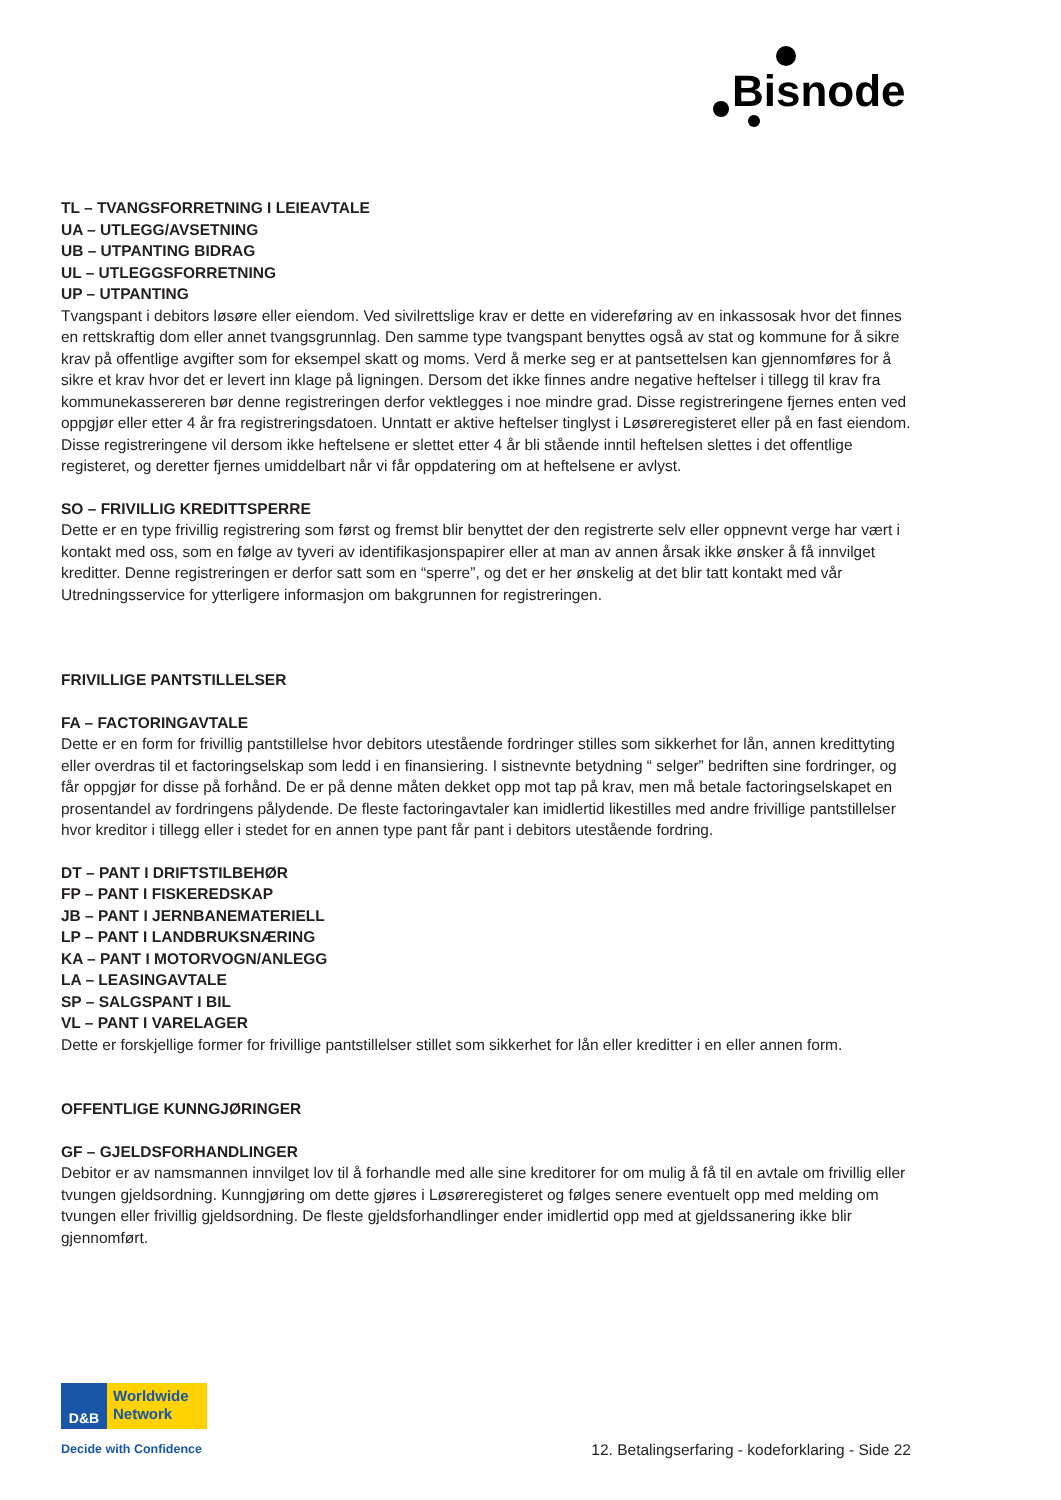Bisnode
TL – TVANGSFORRETNING I LEIEAVTALE
UA – UTLEGG/AVSETNING
UB – UTPANTING BIDRAG
UL – UTLEGGSFORRETNING
UP – UTPANTING
Tvangspant i debitors løsøre eller eiendom. Ved sivilrettslige krav er dette en videreføring av en inkassosak hvor det finnes en rettskraftig dom eller annet tvangsgrunnlag. Den samme type tvangspant benyttes også av stat og kommune for å sikre krav på offentlige avgifter som for eksempel skatt og moms. Verd å merke seg er at pantsettelsen kan gjennomføres for å sikre et krav hvor det er levert inn klage på ligningen. Dersom det ikke finnes andre negative heftelser i tillegg til krav fra kommunekassereren bør denne registreringen derfor vektlegges i noe mindre grad. Disse registreringene fjernes enten ved oppgjør eller etter 4 år fra registreringsdatoen. Unntatt er aktive heftelser tinglyst i Løsøreregisteret eller på en fast eiendom. Disse registreringene vil dersom ikke heftelsene er slettet etter 4 år bli stående inntil heftelsen slettes i det offentlige registeret, og deretter fjernes umiddelbart når vi får oppdatering om at heftelsene er avlyst.
SO – FRIVILLIG KREDITTSPERRE
Dette er en type frivillig registrering som først og fremst blir benyttet der den registrerte selv eller oppnevnt verge har vært i kontakt med oss, som en følge av tyveri av identifikasjonspapirer eller at man av annen årsak ikke ønsker å få innvilget kreditter. Denne registreringen er derfor satt som en “sperre”, og det er her ønskelig at det blir tatt kontakt med vår Utredningsservice for ytterligere informasjon om bakgrunnen for registreringen.
FRIVILLIGE PANTSTILLELSER
FA – FACTORINGAVTALE
Dette er en form for frivillig pantstillelse hvor debitors utestående fordringer stilles som sikkerhet for lån, annen kredittyting eller overdras til et factoringselskap som ledd i en finansiering. I sistnevnte betydning “ selger” bedriften sine fordringer, og får oppgjør for disse på forhånd. De er på denne måten dekket opp mot tap på krav, men må betale factoringselskapet en prosentandel av fordringens pålydende. De fleste factoringavtaler kan imidlertid likestilles med andre frivillige pantstillelser hvor kreditor i tillegg eller i stedet for en annen type pant får pant i debitors utestående fordring.
DT – PANT I DRIFTSTILBEHØR
FP – PANT I FISKEREDSKAP
JB – PANT I JERNBANEMATERIELL
LP – PANT I LANDBRUKSNÆRING
KA – PANT I MOTORVOGN/ANLEGG
LA – LEASINGAVTALE
SP – SALGSPANT I BIL
VL – PANT I VARELAGER
Dette er forskjellige former for frivillige pantstillelser stillet som sikkerhet for lån eller kreditter i en eller annen form.
OFFENTLIGE KUNNGJØRINGER
GF – GJELDSFORHANDLINGER
Debitor er av namsmannen innvilget lov til å forhandle med alle sine kreditorer for om mulig å få til en avtale om frivillig eller tvungen gjeldsordning. Kunngjøring om dette gjøres i Løsøreregisteret og følges senere eventuelt opp med melding om tvungen eller frivillig gjeldsordning. De fleste gjeldsforhandlinger ender imidlertid opp med at gjeldssanering ikke blir gjennomført.
D&B
Worldwide Network
Decide with Confidence
12. Betalingserfaring - kodeforklaring - Side 22